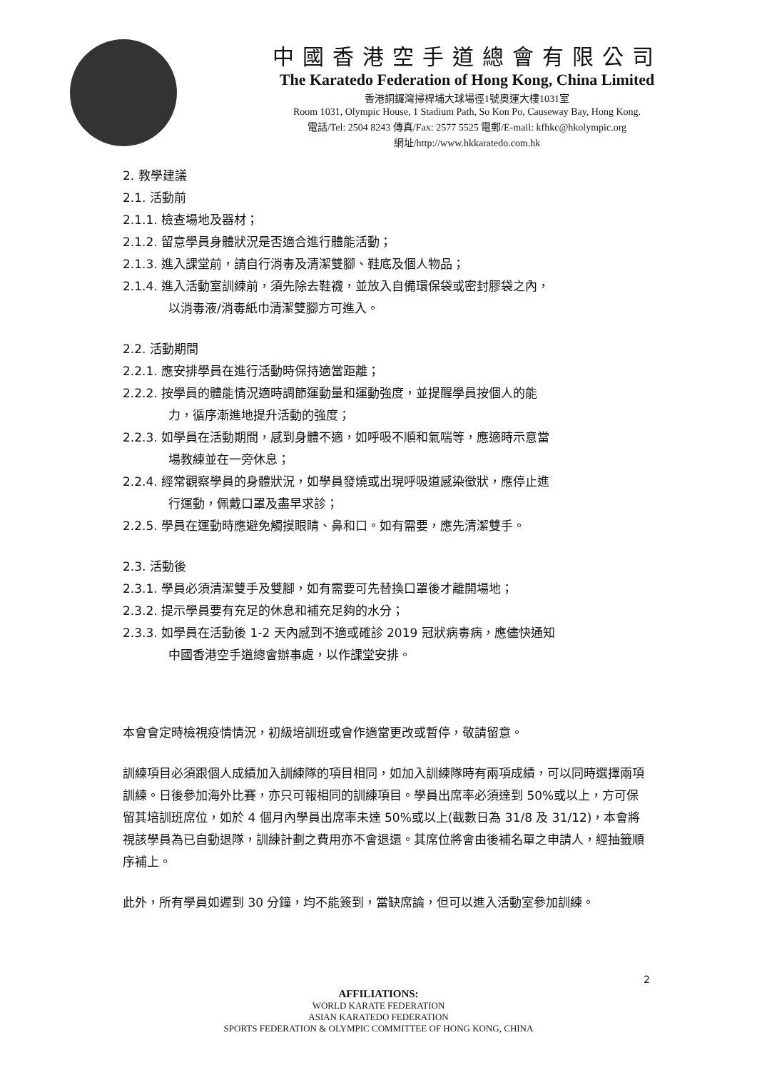中國香港空手道總會有限公司
The Karatedo Federation of Hong Kong, China Limited
香港銅鑼灣掃桿埔大球場徑1號奧運大樓1031室
Room 1031, Olympic House, 1 Stadium Path, So Kon Po, Causeway Bay, Hong Kong.
電話/Tel: 2504 8243 傳真/Fax: 2577 5525 電郵/E-mail: kfhkc@hkolympic.org
網址/http://www.hkkaratedo.com.hk
2. 教學建議
2.1. 活動前
2.1.1. 檢查場地及器材；
2.1.2. 留意學員身體狀況是否適合進行體能活動；
2.1.3. 進入課堂前，請自行消毒及清潔雙腳、鞋底及個人物品；
2.1.4. 進入活動室訓練前，須先除去鞋襪，並放入自備環保袋或密封膠袋之內，
以消毒液/消毒紙巾清潔雙腳方可進入。
2.2. 活動期間
2.2.1. 應安排學員在進行活動時保持適當距離；
2.2.2. 按學員的體能情況適時調節運動量和運動強度，並提醒學員按個人的能
力，循序漸進地提升活動的強度；
2.2.3. 如學員在活動期間，感到身體不適，如呼吸不順和氣喘等，應適時示意當
場教練並在一旁休息；
2.2.4. 經常觀察學員的身體狀況，如學員發燒或出現呼吸道感染徵狀，應停止進
行運動，佩戴口罩及盡早求診；
2.2.5. 學員在運動時應避免觸摸眼睛、鼻和口。如有需要，應先清潔雙手。
2.3. 活動後
2.3.1. 學員必須清潔雙手及雙腳，如有需要可先替換口罩後才離開場地；
2.3.2. 提示學員要有充足的休息和補充足夠的水分；
2.3.3. 如學員在活動後 1-2 天內感到不適或確診 2019 冠狀病毒病，應儘快通知
中國香港空手道總會辦事處，以作課堂安排。
本會會定時檢視疫情情況，初級培訓班或會作適當更改或暫停，敬請留意。
訓練項目必須跟個人成績加入訓練隊的項目相同，如加入訓練隊時有兩項成績，可以同時選擇兩項訓練。日後參加海外比賽，亦只可報相同的訓練項目。學員出席率必須達到 50%或以上，方可保留其培訓班席位，如於 4 個月內學員出席率未達 50%或以上(截數日為 31/8 及 31/12)，本會將視該學員為已自動退隊，訓練計劃之費用亦不會退還。其席位將會由後補名單之申請人，經抽籤順序補上。
此外，所有學員如遲到 30 分鐘，均不能簽到，當缺席論，但可以進入活動室參加訓練。
2
AFFILIATIONS:
WORLD KARATE FEDERATION
ASIAN KARATEDO FEDERATION
SPORTS FEDERATION & OLYMPIC COMMITTEE OF HONG KONG, CHINA